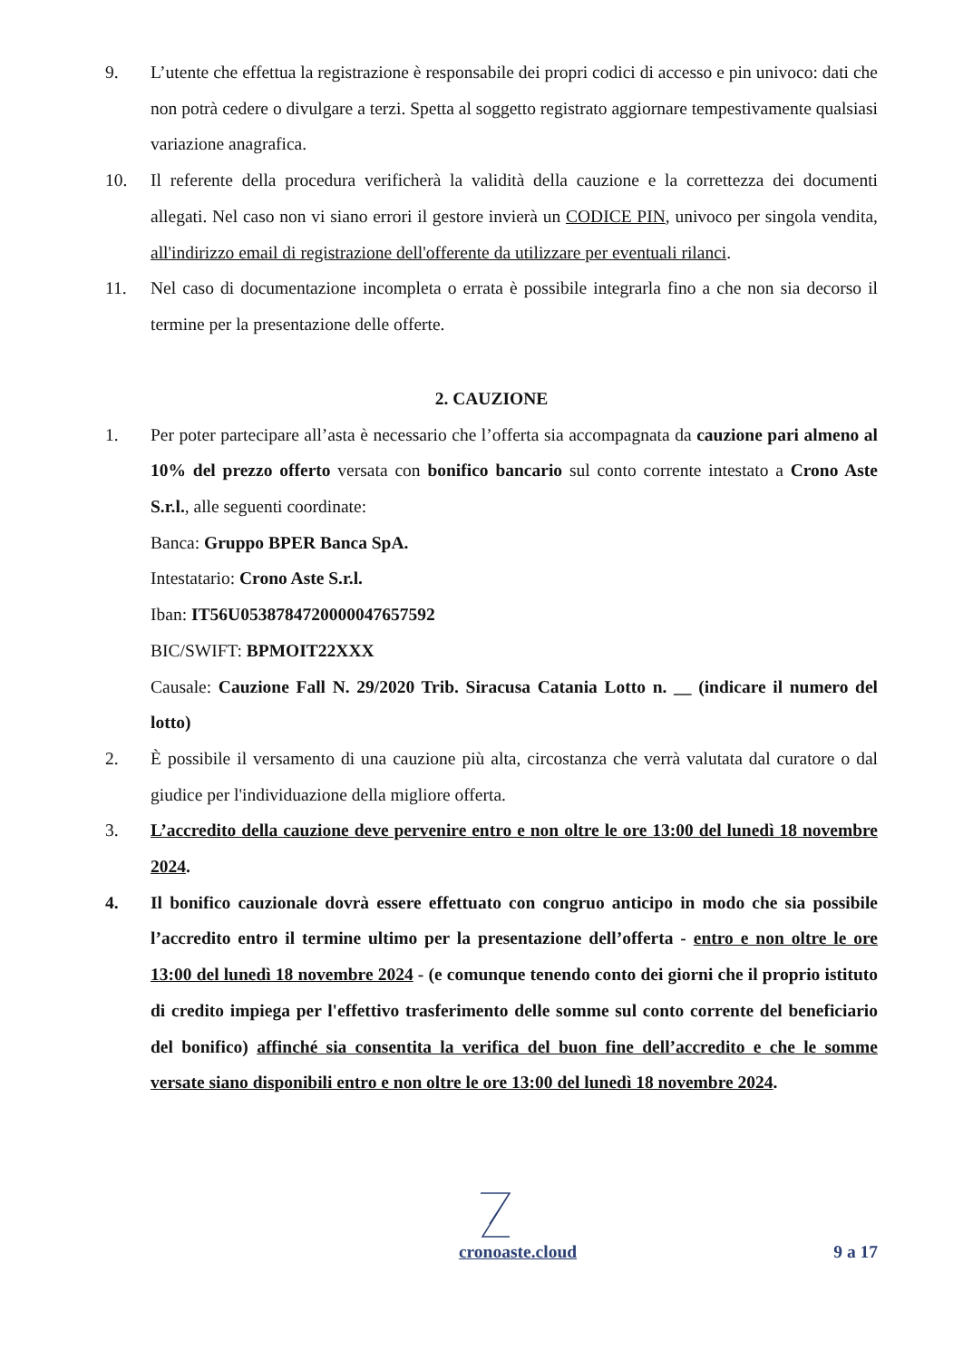9. L’utente che effettua la registrazione è responsabile dei propri codici di accesso e pin univoco: dati che non potrà cedere o divulgare a terzi. Spetta al soggetto registrato aggiornare tempestivamente qualsiasi variazione anagrafica.
10. Il referente della procedura verificherà la validità della cauzione e la correttezza dei documenti allegati. Nel caso non vi siano errori il gestore invierà un CODICE PIN, univoco per singola vendita, all'indirizzo email di registrazione dell'offerente da utilizzare per eventuali rilanci.
11. Nel caso di documentazione incompleta o errata è possibile integrarla fino a che non sia decorso il termine per la presentazione delle offerte.
2. CAUZIONE
1. Per poter partecipare all’asta è necessario che l’offerta sia accompagnata da cauzione pari almeno al 10% del prezzo offerto versata con bonifico bancario sul conto corrente intestato a Crono Aste S.r.l., alle seguenti coordinate:
Banca: Gruppo BPER Banca SpA.
Intestatario: Crono Aste S.r.l.
Iban: IT56U0538784720000047657592
BIC/SWIFT: BPMOIT22XXX
Causale: Cauzione Fall N. 29/2020 Trib. Siracusa Catania Lotto n. __ (indicare il numero del lotto)
2. È possibile il versamento di una cauzione più alta, circostanza che verrà valutata dal curatore o dal giudice per l'individuazione della migliore offerta.
3. L’accredito della cauzione deve pervenire entro e non oltre le ore 13:00 del lunedì 18 novembre 2024.
4. Il bonifico cauzionale dovrà essere effettuato con congruo anticipo in modo che sia possibile l’accredito entro il termine ultimo per la presentazione dell’offerta - entro e non oltre le ore 13:00 del lunedì 18 novembre 2024 - (e comunque tenendo conto dei giorni che il proprio istituto di credito impiega per l'effettivo trasferimento delle somme sul conto corrente del beneficiario del bonifico) affinché sia consentita la verifica del buon fine dell’accredito e che le somme versate siano disponibili entro e non oltre le ore 13:00 del lunedì 18 novembre 2024.
cronoaste.cloud
9 a 17